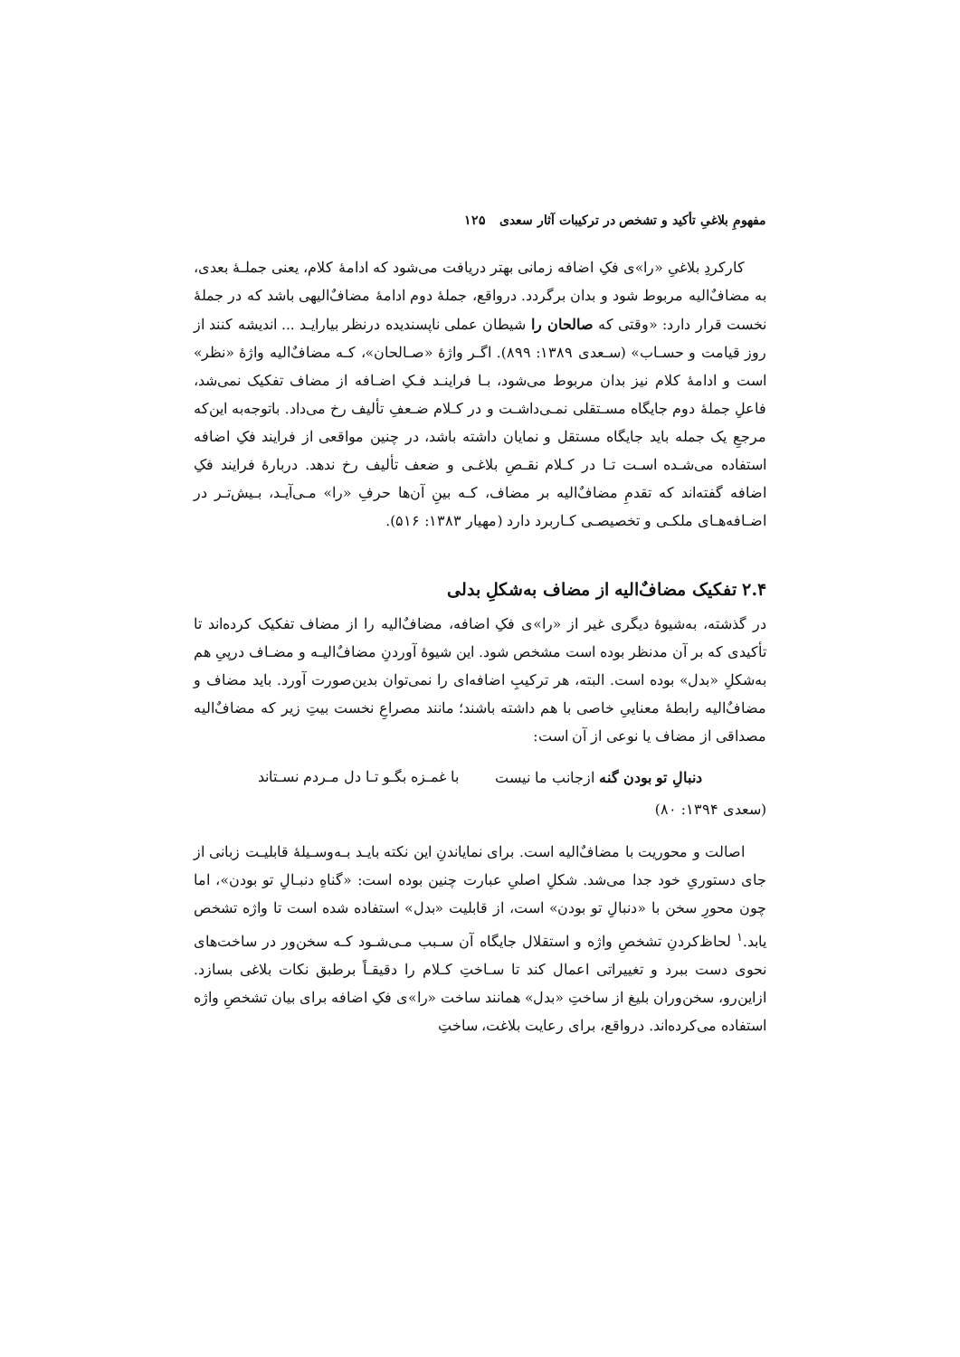مفهومِ بلاغیِ تأکید و تشخص در ترکیبات آثار سعدی ۱۲۵
کارکردِ بلاغیِ «را»ی فکِ اضافه زمانی بهتر دریافت می‌شود که ادامهٔ کلام، یعنی جملـهٔ بعدی، به مضافٌ‌الیه مربوط شود و بدان برگردد. درواقع، جملهٔ دوم ادامهٔ مضافٌ‌الیهی باشد که در جملهٔ نخست قرار دارد: «وقتی که صالحان را شیطان عملی ناپسندیده درنظر بیارایـد ... اندیشه کنند از روز قیامت و حسـاب» (سـعدی ۱۳۸۹: ۸۹۹). اگـر واژهٔ «صـالحان»، کـه مضافٌ‌الیه واژهٔ «نظر» است و ادامهٔ کلام نیز بدان مربوط می‌شود، بـا فراینـد فـکِ اضـافه از مضاف تفکیک نمی‌شد، فاعلِ جملهٔ دوم جایگاه مسـتقلی نمـی‌داشـت و در کـلام ضـعفِ تألیف رخ می‌داد. باتوجه‌به این‌که مرجعِ یک جمله باید جایگاه مستقل و نمایان داشته باشد، در چنین مواقعی از فرایند فکِ اضافه استفاده می‌شـده اسـت تـا در کـلام نقـصِ بلاغـی و ضعف تألیف رخ ندهد. دربارهٔ فرایند فکِ اضافه گفته‌اند که تقدمِ مضافٌ‌الیه بر مضاف، کـه بینِ آن‌ها حرفِ «را» مـی‌آیـد، بـیش‌تـر در اضـافه‌هـای ملکـی و تخصیصـی کـاربرد دارد (مهیار ۱۳۸۳: ۵۱۶).
۲.۴ تفکیک مضافٌ‌الیه از مضاف به‌شکلِ بدلی
در گذشته، به‌شیوهٔ دیگری غیر از «را»ی فکِ اضافه، مضافٌ‌الیه را از مضاف تفکیک کرده‌اند تا تأکیدی که بر آن مدنظر بوده است مشخص شود. این شیوهٔ آوردنِ مضافٌ‌الیـه و مضـاف درپیِ هم به‌شکلِ «بدل» بوده است. البته، هر ترکیبِ اضافه‌ای را نمی‌توان بدین‌صورت آورد. باید مضاف و مضافٌ‌الیه رابطهٔ معناییِ خاصی با هم داشته باشند؛ مانند مصراعِ نخست بیتِ زیر که مضافٌ‌الیه مصداقی از مضاف یا نوعی از آن است:
دنبالِ تو بودن گنه ازجانب ما نیست با غمـزه بگـو تـا دل مـردم نسـتاند
(سعدی ۱۳۹۴: ۸۰)
اصالت و محوریت با مضافٌ‌الیه است. برای نمایاندنِ این نکته بایـد بـه‌وسـیلهٔ قابلیـت زبانی از جای دستوریِ خود جدا می‌شد. شکلِ اصلیِ عبارت چنین بوده است: «گناهِ دنبـالِ تو بودن»، اما چون محورِ سخن با «دنبالِ تو بودن» است، از قابلیت «بدل» استفاده شده است تا واژه تشخص یابد.<sup>۱</sup> لحاظ‌کردنِ تشخصِ واژه و استقلال جایگاه آن سـبب مـی‌شـود کـه سخن‌ور در ساخت‌های نحوی دست ببرد و تغییراتی اعمال کند تا سـاختِ کـلام را دقیقـاً برطبق نکات بلاغی بسازد. ازاین‌رو، سخن‌وران بلیغ از ساختِ «بدل» همانند ساخت «را»ی فکِ اضافه برای بیان تشخصِ واژه استفاده می‌کرده‌اند. درواقع، برای رعایت بلاغت، ساختِ